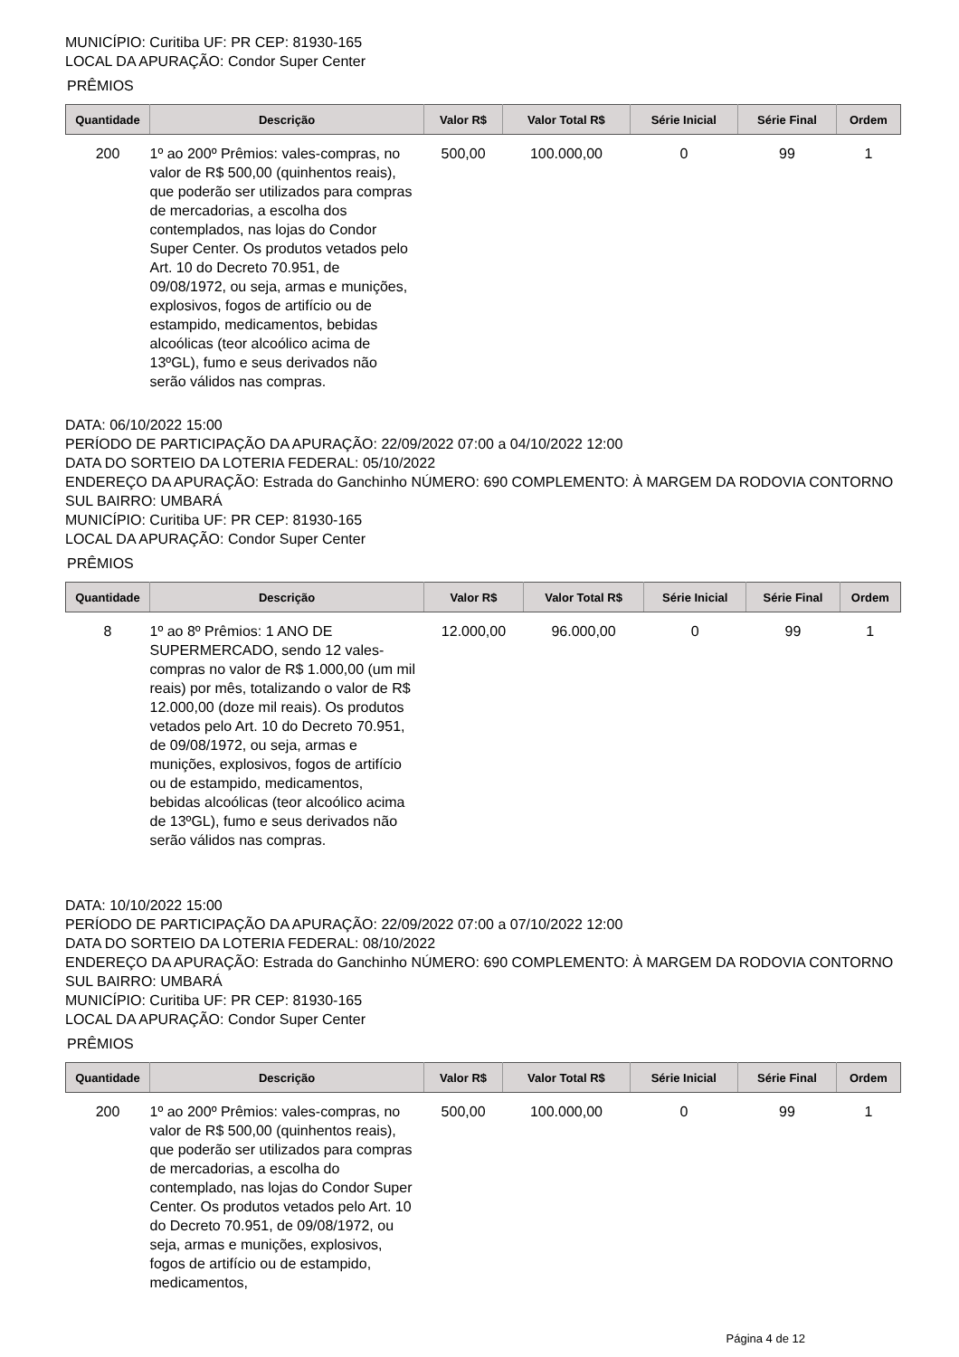MUNICÍPIO: Curitiba UF: PR CEP: 81930-165
LOCAL DA APURAÇÃO: Condor Super Center
PRÊMIOS
| Quantidade | Descrição | Valor R$ | Valor Total R$ | Série Inicial | Série Final | Ordem |
| --- | --- | --- | --- | --- | --- | --- |
| 200 | 1º ao 200º Prêmios: vales-compras, no valor de R$ 500,00 (quinhentos reais), que poderão ser utilizados para compras de mercadorias, a escolha dos contemplados, nas lojas do Condor Super Center. Os produtos vetados pelo Art. 10 do Decreto 70.951, de 09/08/1972, ou seja, armas e munições, explosivos, fogos de artifício ou de estampido, medicamentos, bebidas alcoólicas (teor alcoólico acima de 13ºGL), fumo e seus derivados não serão válidos nas compras. | 500,00 | 100.000,00 | 0 | 99 | 1 |
DATA: 06/10/2022 15:00
PERÍODO DE PARTICIPAÇÃO DA APURAÇÃO: 22/09/2022 07:00 a 04/10/2022 12:00
DATA DO SORTEIO DA LOTERIA FEDERAL: 05/10/2022
ENDEREÇO DA APURAÇÃO: Estrada do Ganchinho NÚMERO: 690 COMPLEMENTO: À MARGEM DA RODOVIA CONTORNO SUL BAIRRO: UMBARÁ
MUNICÍPIO: Curitiba UF: PR CEP: 81930-165
LOCAL DA APURAÇÃO: Condor Super Center
PRÊMIOS
| Quantidade | Descrição | Valor R$ | Valor Total R$ | Série Inicial | Série Final | Ordem |
| --- | --- | --- | --- | --- | --- | --- |
| 8 | 1º ao 8º Prêmios: 1 ANO DE SUPERMERCADO, sendo 12 vales-compras no valor de R$ 1.000,00 (um mil reais) por mês, totalizando o valor de R$ 12.000,00 (doze mil reais). Os produtos vetados pelo Art. 10 do Decreto 70.951, de 09/08/1972, ou seja, armas e munições, explosivos, fogos de artifício ou de estampido, medicamentos, bebidas alcoólicas (teor alcoólico acima de 13ºGL), fumo e seus derivados não serão válidos nas compras. | 12.000,00 | 96.000,00 | 0 | 99 | 1 |
DATA: 10/10/2022 15:00
PERÍODO DE PARTICIPAÇÃO DA APURAÇÃO: 22/09/2022 07:00 a 07/10/2022 12:00
DATA DO SORTEIO DA LOTERIA FEDERAL: 08/10/2022
ENDEREÇO DA APURAÇÃO: Estrada do Ganchinho NÚMERO: 690 COMPLEMENTO: À MARGEM DA RODOVIA CONTORNO SUL BAIRRO: UMBARÁ
MUNICÍPIO: Curitiba UF: PR CEP: 81930-165
LOCAL DA APURAÇÃO: Condor Super Center
PRÊMIOS
| Quantidade | Descrição | Valor R$ | Valor Total R$ | Série Inicial | Série Final | Ordem |
| --- | --- | --- | --- | --- | --- | --- |
| 200 | 1º ao 200º Prêmios: vales-compras, no valor de R$ 500,00 (quinhentos reais), que poderão ser utilizados para compras de mercadorias, a escolha do contemplado, nas lojas do Condor Super Center. Os produtos vetados pelo Art. 10 do Decreto 70.951, de 09/08/1972, ou seja, armas e munições, explosivos, fogos de artifício ou de estampido, medicamentos, | 500,00 | 100.000,00 | 0 | 99 | 1 |
Página 4 de 12